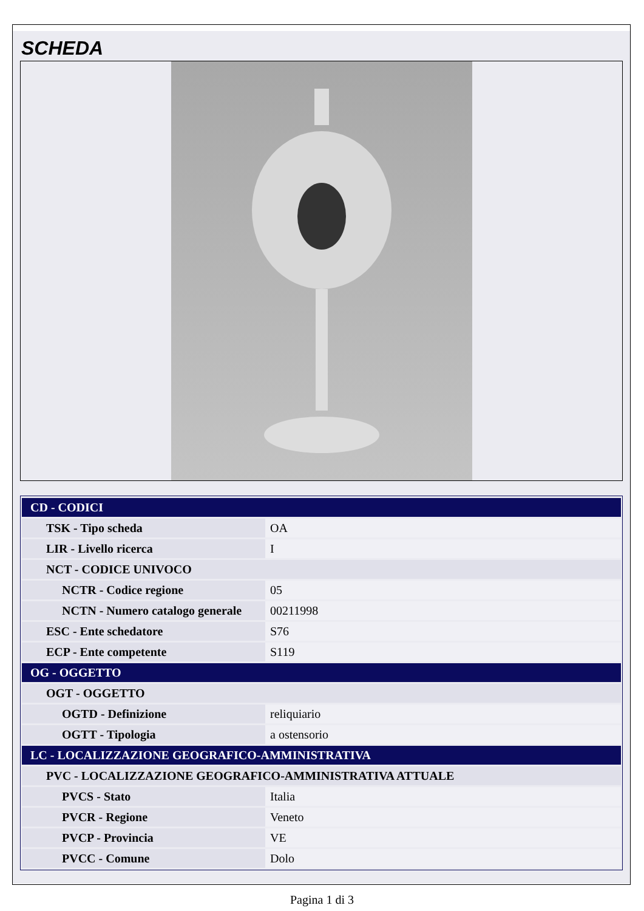SCHEDA
| CD - CODICI | |
| TSK - Tipo scheda | OA |
| LIR - Livello ricerca | I |
| NCT - CODICE UNIVOCO | |
| NCTR - Codice regione | 05 |
| NCTN - Numero catalogo generale | 00211998 |
| ESC - Ente schedatore | S76 |
| ECP - Ente competente | S119 |
| OG - OGGETTO | |
| OGT - OGGETTO | |
| OGTD - Definizione | reliquiario |
| OGTT - Tipologia | a ostensorio |
| LC - LOCALIZZAZIONE GEOGRAFICO-AMMINISTRATIVA | |
| PVC - LOCALIZZAZIONE GEOGRAFICO-AMMINISTRATIVA ATTUALE | |
| PVCS - Stato | Italia |
| PVCR - Regione | Veneto |
| PVCP - Provincia | VE |
| PVCC - Comune | Dolo |
Pagina 1 di 3